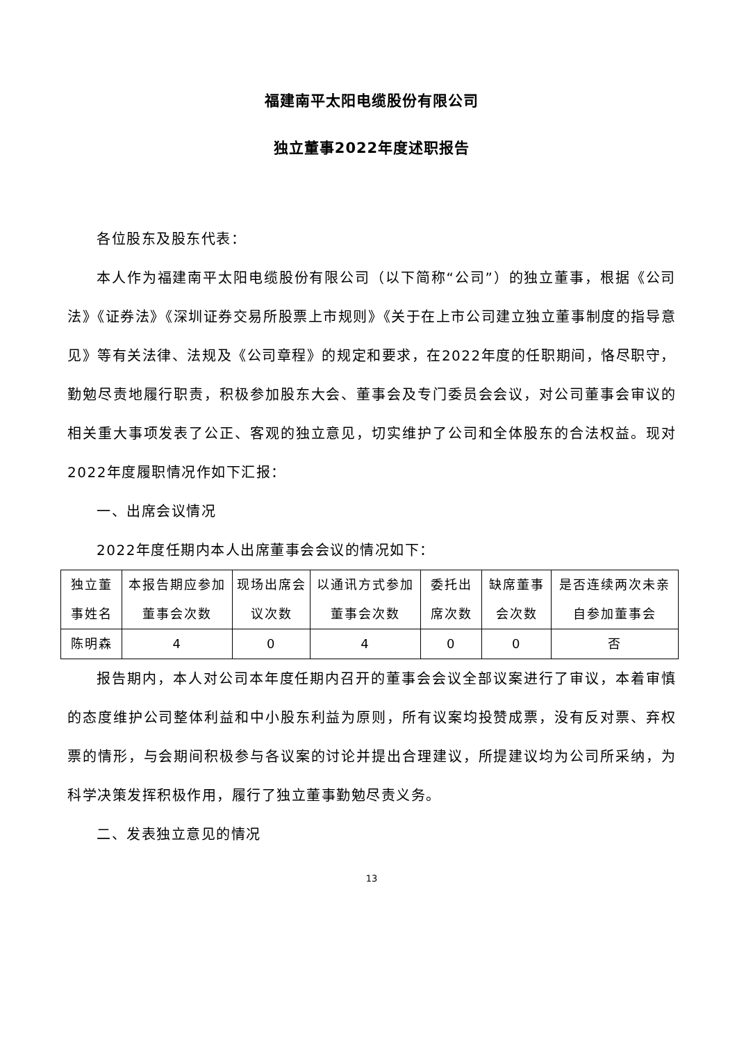福建南平太阳电缆股份有限公司
独立董事2022年度述职报告
各位股东及股东代表：
本人作为福建南平太阳电缆股份有限公司（以下简称“公司”）的独立董事，根据《公司法》《证券法》《深圳证券交易所股票上市规则》《关于在上市公司建立独立董事制度的指导意见》等有关法律、法规及《公司章程》的规定和要求，在2022年度的任职期间，恪尽职守，勤勉尽责地履行职责，积极参加股东大会、董事会及专门委员会会议，对公司董事会审议的相关重大事项发表了公正、客观的独立意见，切实维护了公司和全体股东的合法权益。现对2022年度履职情况作如下汇报：
一、出席会议情况
2022年度任期内本人出席董事会会议的情况如下：
| 独立董事姓名 | 本报告期应参加董事会次数 | 现场出席会议次数 | 以通讯方式参加董事会次数 | 委托出席次数 | 缺席董事会次数 | 是否连续两次未亲自参加董事会 |
| 陈明森 | 4 | 0 | 4 | 0 | 0 | 否 |
报告期内，本人对公司本年度任期内召开的董事会会议全部议案进行了审议，本着审慎的态度维护公司整体利益和中小股东利益为原则，所有议案均投赞成票，没有反对票、弃权票的情形，与会期间积极参与各议案的讨论并提出合理建议，所提建议均为公司所采纳，为科学决策发挥积极作用，履行了独立董事勤勉尽责义务。
二、发表独立意见的情况
13